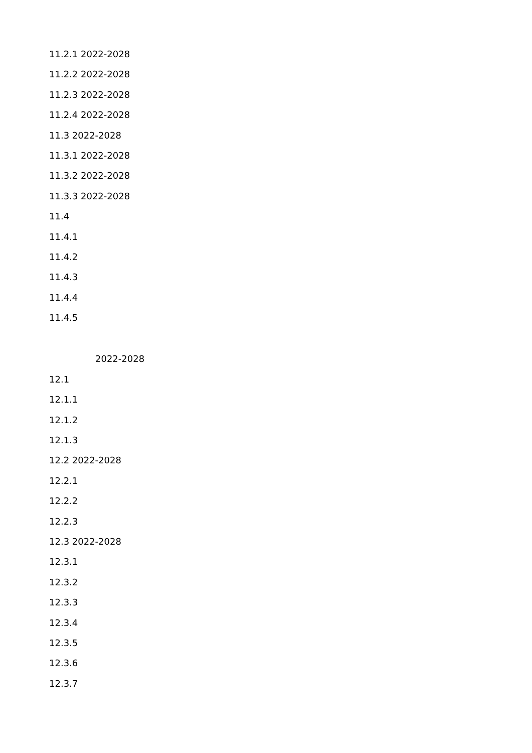11.2.1 2022-2028
11.2.2 2022-2028
11.2.3 2022-2028
11.2.4 2022-2028
11.3 2022-2028
11.3.1 2022-2028
11.3.2 2022-2028
11.3.3 2022-2028
11.4
11.4.1
11.4.2
11.4.3
11.4.4
11.4.5
2022-2028
12.1
12.1.1
12.1.2
12.1.3
12.2 2022-2028
12.2.1
12.2.2
12.2.3
12.3 2022-2028
12.3.1
12.3.2
12.3.3
12.3.4
12.3.5
12.3.6
12.3.7